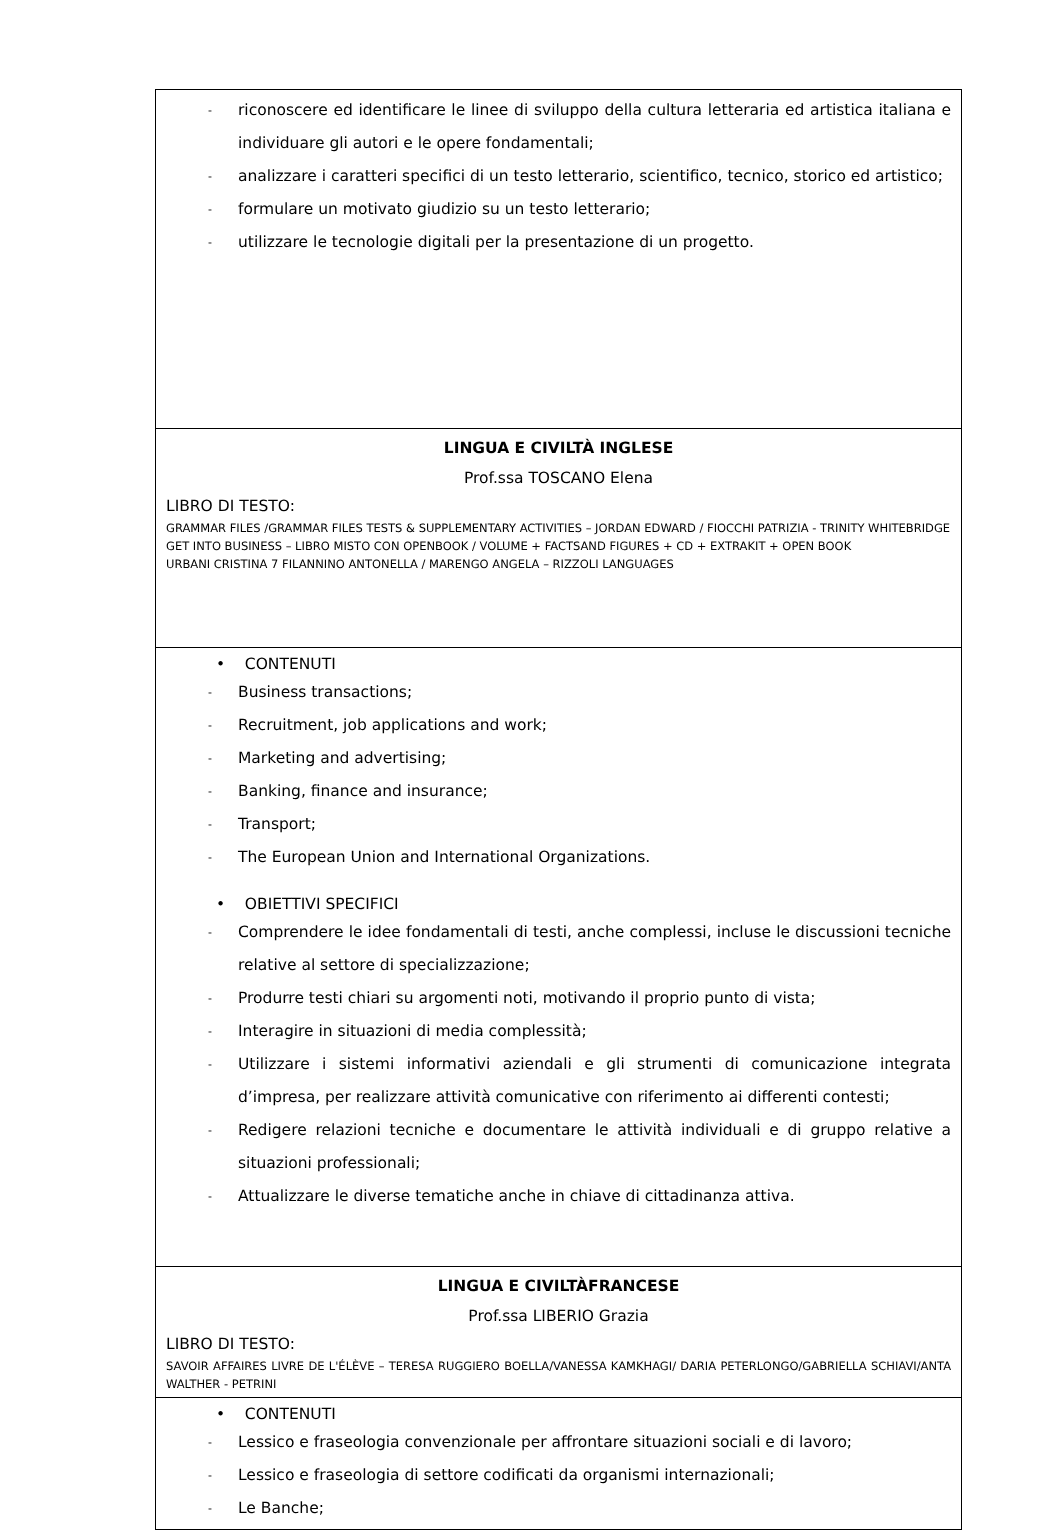| - riconoscere ed identificare le linee di sviluppo della cultura letteraria ed artistica italiana e individuare gli autori e le opere fondamentali; - analizzare i caratteri specifici di un testo letterario, scientifico, tecnico, storico ed artistico; - formulare un motivato giudizio su un testo letterario; - utilizzare le tecnologie digitali per la presentazione di un progetto. |
| LINGUA E CIVILTÀ INGLESE Prof.ssa TOSCANO Elena LIBRO DI TESTO: GRAMMAR FILES /GRAMMAR FILES TESTS & SUPPLEMENTARY ACTIVITIES – JORDAN EDWARD / FIOCCHI PATRIZIA - TRINITY WHITEBRIDGE GET INTO BUSINESS – LIBRO MISTO CON OPENBOOK / VOLUME + FACTSAND FIGURES + CD + EXTRAKIT + OPEN BOOK URBANI CRISTINA 7 FILANNINO ANTONELLA / MARENGO ANGELA – RIZZOLI LANGUAGES |
| • CONTENUTI - Business transactions; - Recruitment, job applications and work; - Marketing and advertising; - Banking, finance and insurance; - Transport; - The European Union and International Organizations. • OBIETTIVI SPECIFICI - Comprendere le idee fondamentali di testi, anche complessi, incluse le discussioni tecniche relative al settore di specializzazione; - Produrre testi chiari su argomenti noti, motivando il proprio punto di vista; - Interagire in situazioni di media complessità; - Utilizzare i sistemi informativi aziendali e gli strumenti di comunicazione integrata d’impresa, per realizzare attività comunicative con riferimento ai differenti contesti; - Redigere relazioni tecniche e documentare le attività individuali e di gruppo relative a situazioni professionali; - Attualizzare le diverse tematiche anche in chiave di cittadinanza attiva. |
| LINGUA E CIVILTÀFRANCESE Prof.ssa LIBERIO Grazia LIBRO DI TESTO: SAVOIR AFFAIRES LIVRE DE L'ÉLÈVE – TERESA RUGGIERO BOELLA/VANESSA KAMKHAGI/ DARIA PETERLONGO/GABRIELLA SCHIAVI/ANTA WALTHER - PETRINI |
| • CONTENUTI - Lessico e fraseologia convenzionale per affrontare situazioni sociali e di lavoro; - Lessico e fraseologia di settore codificati da organismi internazionali; - Le Banche; |